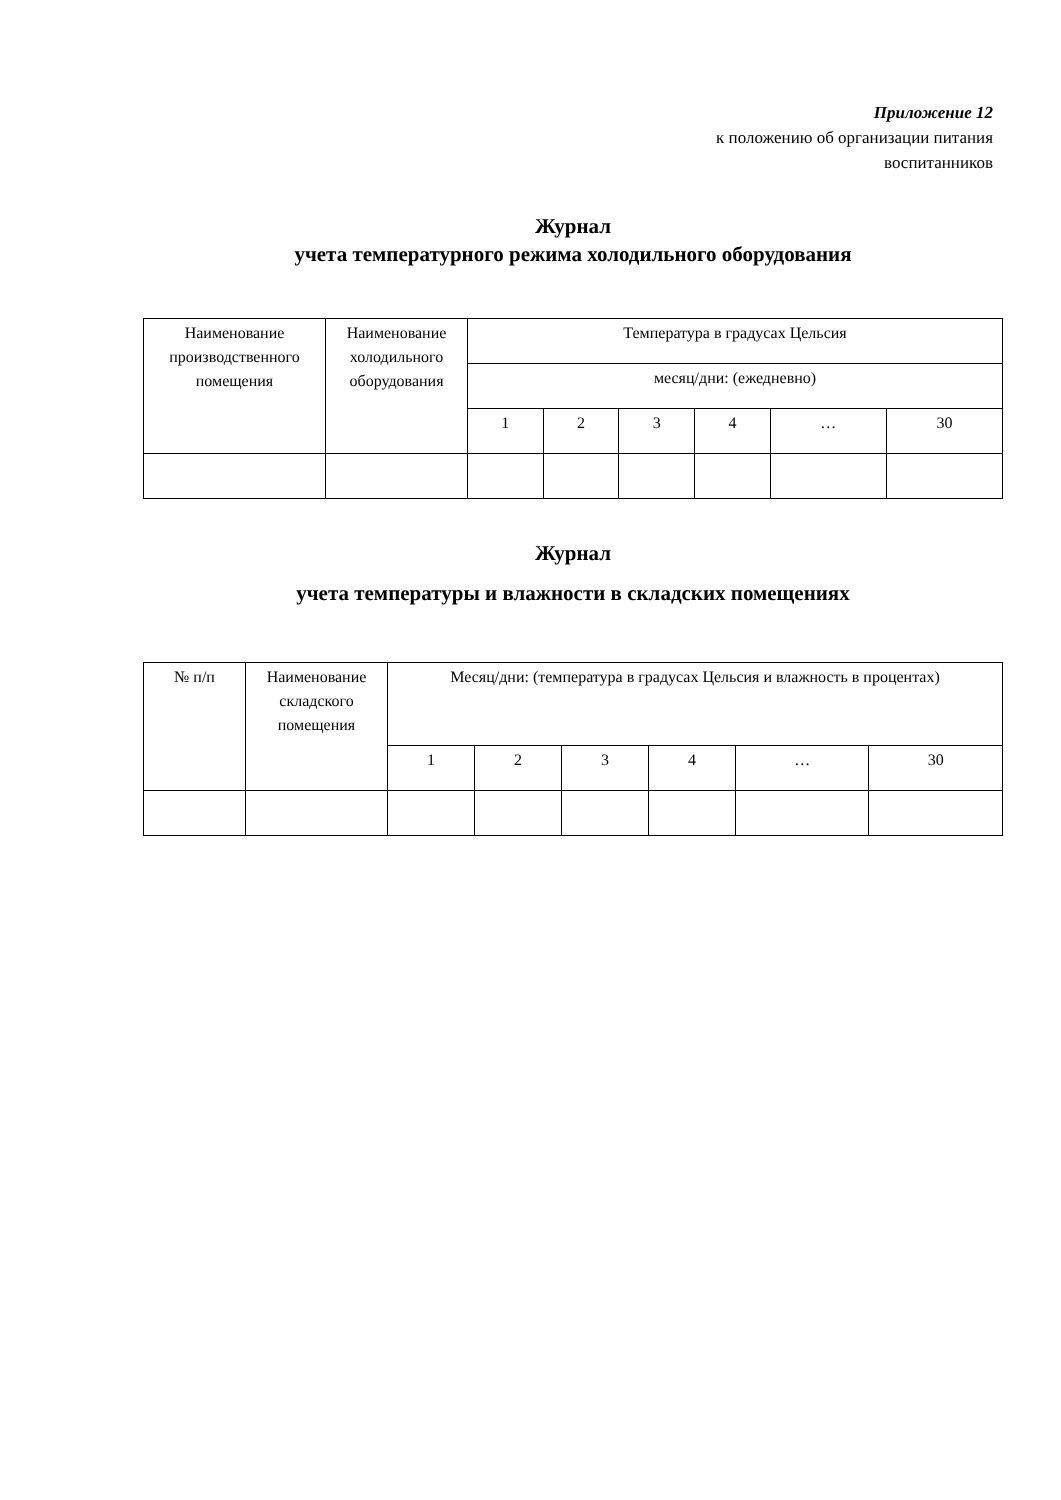Приложение 12
к положению об организации питания
воспитанников
Журнал
учета температурного режима холодильного оборудования
| Наименование производственного помещения | Наименование холодильного оборудования | Температура в градусах Цельсия | | | | | |
| | | месяц/дни: (ежедневно) | | | | | |
| | | 1 | 2 | 3 | 4 | … | 30 |
Журнал
учета температуры и влажности в складских помещениях
| № п/п | Наименование складского помещения | Месяц/дни: (температура в градусах Цельсия и влажность в процентах) | | | | | |
| | | 1 | 2 | 3 | 4 | … | 30 |